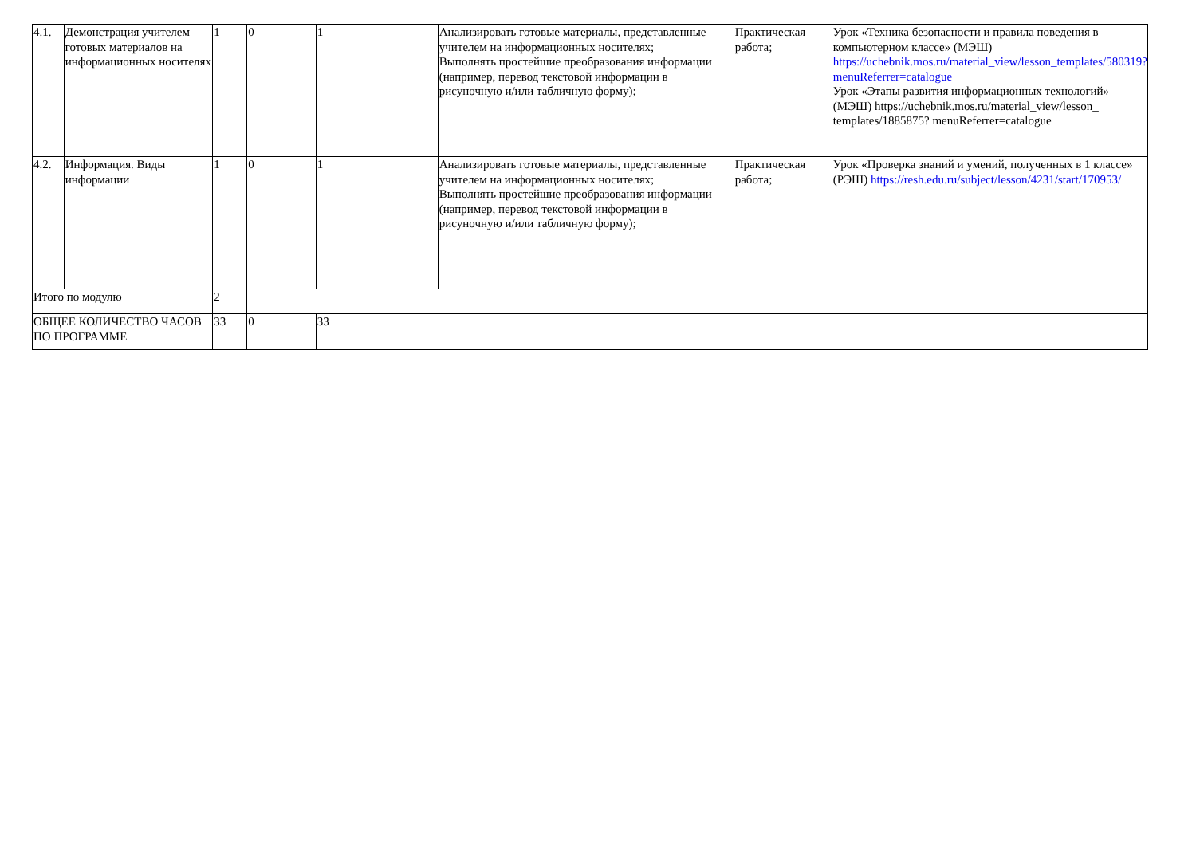| 4.1. | Демонстрация учителем готовых материалов на информационных носителях | 1 | 0 | 1 | | Анализировать готовые материалы, представленные учителем на информационных носителях; Выполнять простейшие преобразования информации (например, перевод текстовой информации в рисуночную и/или табличную форму); | Практическая работа; | Урок «Техника безопасности и правила поведения в компьютерном классе» (МЭШ) https://uchebnik.mos.ru/material_view/lesson_templates/580319?menuReferrer=catalogue Урок «Этапы развития информационных технологий» (МЭШ) https://uchebnik.mos.ru/material_view/lesson_ templates/1885875? menuReferrer=catalogue |
| 4.2. | Информация. Виды информации | 1 | 0 | 1 | | Анализировать готовые материалы, представленные учителем на информационных носителях; Выполнять простейшие преобразования информации (например, перевод текстовой информации в рисуночную и/или табличную форму); | Практическая работа; | Урок «Проверка знаний и умений, полученных в 1 классе» (РЭШ) https://resh.edu.ru/subject/lesson/4231/start/170953/ |
| Итого по модулю | | 2 | | | | | | |
| ОБЩЕЕ КОЛИЧЕСТВО ЧАСОВ ПО ПРОГРАММЕ | | 33 | 0 | 33 | | | | |